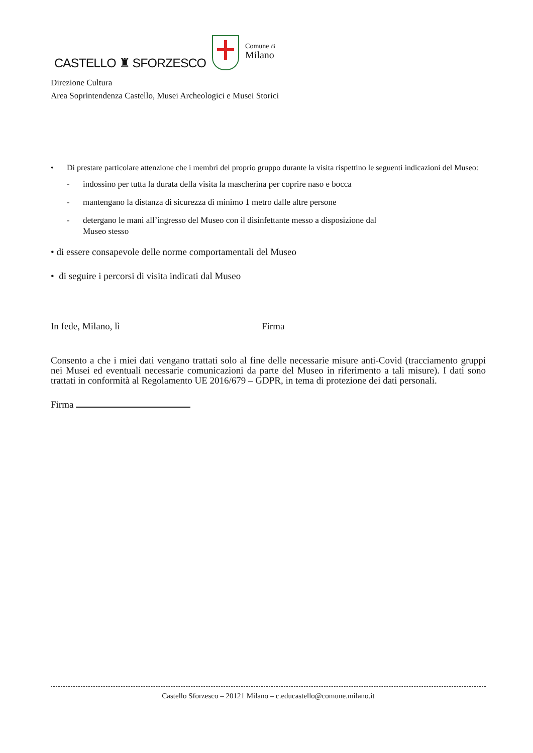CASTELLO ♜ SFORZESCO
Comune di
Milano
Direzione Cultura
Area Soprintendenza Castello, Musei Archeologici e Musei Storici
• Di prestare particolare attenzione che i membri del proprio gruppo durante la visita rispettino le seguenti indicazioni del Museo:
- indossino per tutta la durata della visita la mascherina per coprire naso e bocca
- mantengano la distanza di sicurezza di minimo 1 metro dalle altre persone
- detergano le mani all’ingresso del Museo con il disinfettante messo a disposizione dal
Museo stesso
• di essere consapevole delle norme comportamentali del Museo
• di seguire i percorsi di visita indicati dal Museo
In fede, Milano, lì Firma
Consento a che i miei dati vengano trattati solo al fine delle necessarie misure anti-Covid (tracciamento gruppi nei Musei ed eventuali necessarie comunicazioni da parte del Museo in riferimento a tali misure). I dati sono trattati in conformità al Regolamento UE 2016/679 – GDPR, in tema di protezione dei dati personali.
Firma
Castello Sforzesco – 20121 Milano – c.educastello@comune.milano.it